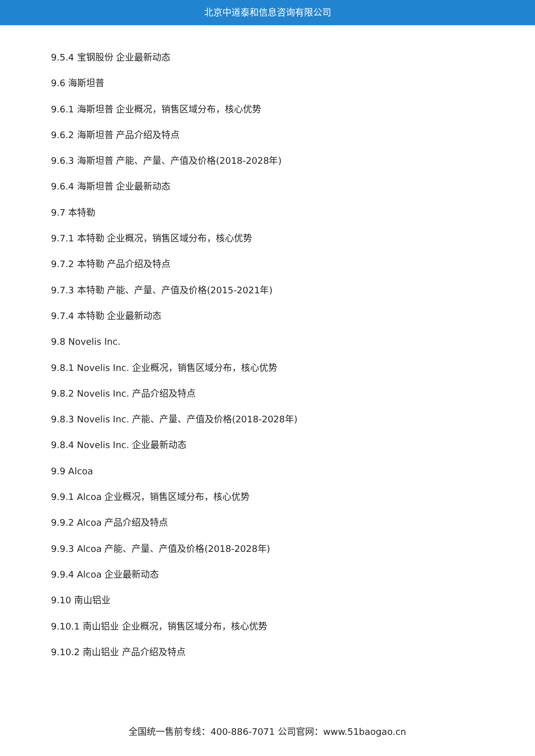北京中道泰和信息咨询有限公司
9.5.4 宝钢股份 企业最新动态
9.6 海斯坦普
9.6.1 海斯坦普 企业概况，销售区域分布，核心优势
9.6.2 海斯坦普 产品介绍及特点
9.6.3 海斯坦普 产能、产量、产值及价格(2018-2028年)
9.6.4 海斯坦普 企业最新动态
9.7 本特勒
9.7.1 本特勒 企业概况，销售区域分布，核心优势
9.7.2 本特勒 产品介绍及特点
9.7.3 本特勒 产能、产量、产值及价格(2015-2021年)
9.7.4 本特勒 企业最新动态
9.8 Novelis Inc.
9.8.1 Novelis Inc. 企业概况，销售区域分布，核心优势
9.8.2 Novelis Inc. 产品介绍及特点
9.8.3 Novelis Inc. 产能、产量、产值及价格(2018-2028年)
9.8.4 Novelis Inc. 企业最新动态
9.9 Alcoa
9.9.1 Alcoa 企业概况，销售区域分布，核心优势
9.9.2 Alcoa 产品介绍及特点
9.9.3 Alcoa 产能、产量、产值及价格(2018-2028年)
9.9.4 Alcoa 企业最新动态
9.10 南山铝业
9.10.1 南山铝业 企业概况，销售区域分布，核心优势
9.10.2 南山铝业 产品介绍及特点
全国统一售前专线：400-886-7071 公司官网：www.51baogao.cn